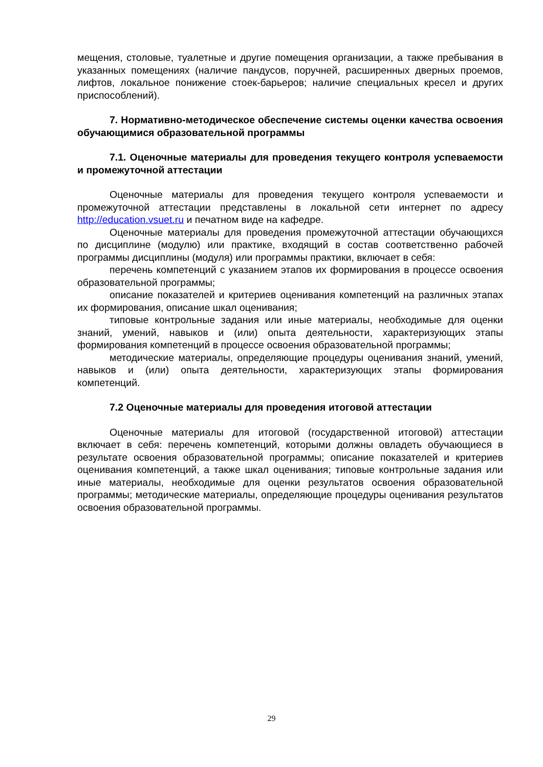мещения, столовые, туалетные и другие помещения организации, а также пребывания в указанных помещениях (наличие пандусов, поручней, расширенных дверных проемов, лифтов, локальное понижение стоек-барьеров; наличие специальных кресел и других приспособлений).
7. Нормативно-методическое обеспечение системы оценки качества освоения обучающимися образовательной программы
7.1. Оценочные материалы для проведения текущего контроля успеваемости и промежуточной аттестации
Оценочные материалы для проведения текущего контроля успеваемости и промежуточной аттестации представлены в локальной сети интернет по адресу http://education.vsuet.ru и печатном виде на кафедре.
Оценочные материалы для проведения промежуточной аттестации обучающихся по дисциплине (модулю) или практике, входящий в состав соответственно рабочей программы дисциплины (модуля) или программы практики, включает в себя:
перечень компетенций с указанием этапов их формирования в процессе освоения образовательной программы;
описание показателей и критериев оценивания компетенций на различных этапах их формирования, описание шкал оценивания;
типовые контрольные задания или иные материалы, необходимые для оценки знаний, умений, навыков и (или) опыта деятельности, характеризующих этапы формирования компетенций в процессе освоения образовательной программы;
методические материалы, определяющие процедуры оценивания знаний, умений, навыков и (или) опыта деятельности, характеризующих этапы формирования компетенций.
7.2 Оценочные материалы для проведения итоговой аттестации
Оценочные материалы для итоговой (государственной итоговой) аттестации включает в себя: перечень компетенций, которыми должны овладеть обучающиеся в результате освоения образовательной программы; описание показателей и критериев оценивания компетенций, а также шкал оценивания; типовые контрольные задания или иные материалы, необходимые для оценки результатов освоения образовательной программы; методические материалы, определяющие процедуры оценивания результатов освоения образовательной программы.
29